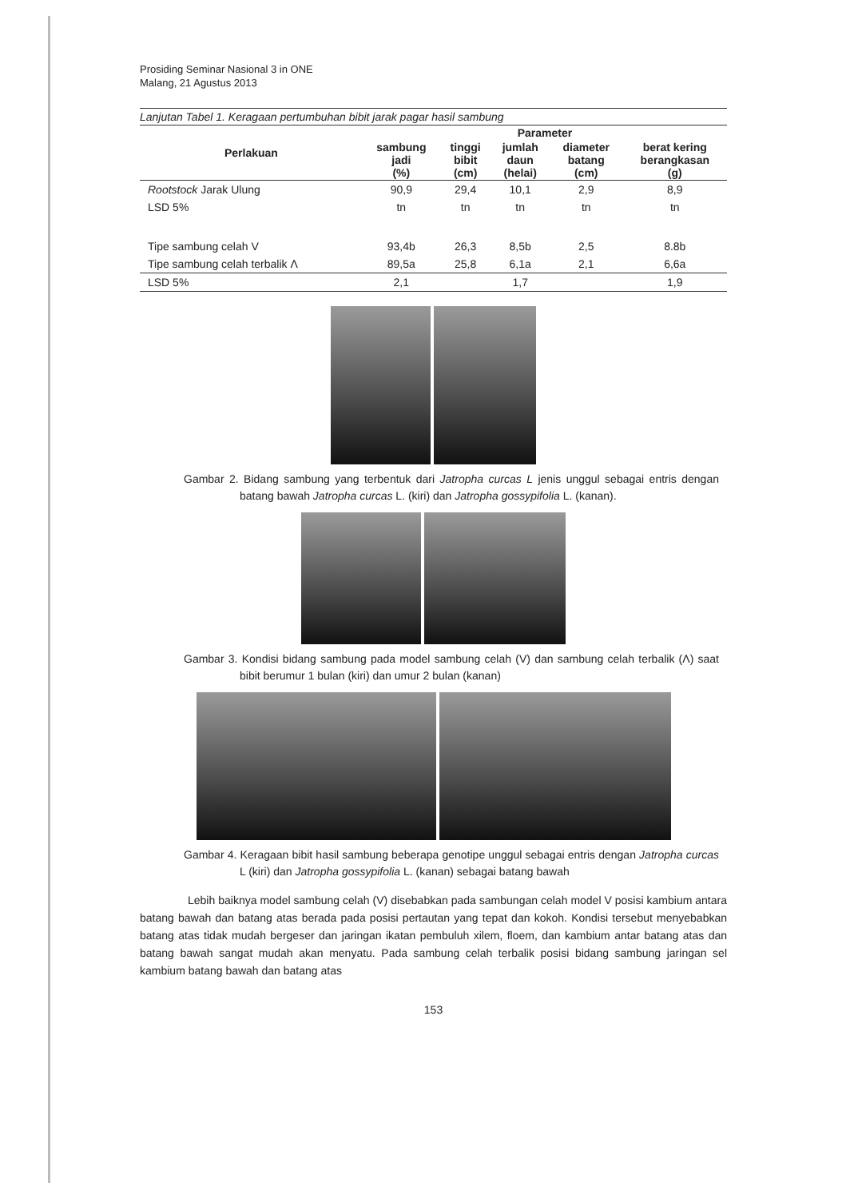Prosiding Seminar Nasional 3 in ONE
Malang, 21 Agustus 2013
Lanjutan Tabel 1. Keragaan pertumbuhan bibit jarak pagar hasil sambung
| Perlakuan | Parameter | | | | |
| --- | --- | --- | --- | --- | --- |
| | sambung jadi (%) | tinggi bibit (cm) | jumlah daun (helai) | diameter batang (cm) | berat kering berangkasan (g) |
| Rootstock Jarak Ulung | 90,9 | 29,4 | 10,1 | 2,9 | 8,9 |
| LSD 5% | tn | tn | tn | tn | tn |
| Tipe sambung celah V | 93,4b | 26,3 | 8,5b | 2,5 | 8.8b |
| Tipe sambung celah terbalik Λ | 89,5a | 25,8 | 6,1a | 2,1 | 6,6a |
| LSD 5% | 2,1 | | 1,7 | | 1,9 |
Gambar 2. Bidang sambung yang terbentuk dari Jatropha curcas L jenis unggul sebagai entris dengan batang bawah Jatropha curcas L. (kiri) dan Jatropha gossypifolia L. (kanan).
Gambar 3. Kondisi bidang sambung pada model sambung celah (V) dan sambung celah terbalik (Λ) saat bibit berumur 1 bulan (kiri) dan umur 2 bulan (kanan)
Gambar 4. Keragaan bibit hasil sambung beberapa genotipe unggul sebagai entris dengan Jatropha curcas L (kiri) dan Jatropha gossypifolia L. (kanan) sebagai batang bawah
Lebih baiknya model sambung celah (V) disebabkan pada sambungan celah model V posisi kambium antara batang bawah dan batang atas berada pada posisi pertautan yang tepat dan kokoh. Kondisi tersebut menyebabkan batang atas tidak mudah bergeser dan jaringan ikatan pembuluh xilem, floem, dan kambium antar batang atas dan batang bawah sangat mudah akan menyatu. Pada sambung celah terbalik posisi bidang sambung jaringan sel kambium batang bawah dan batang atas
153